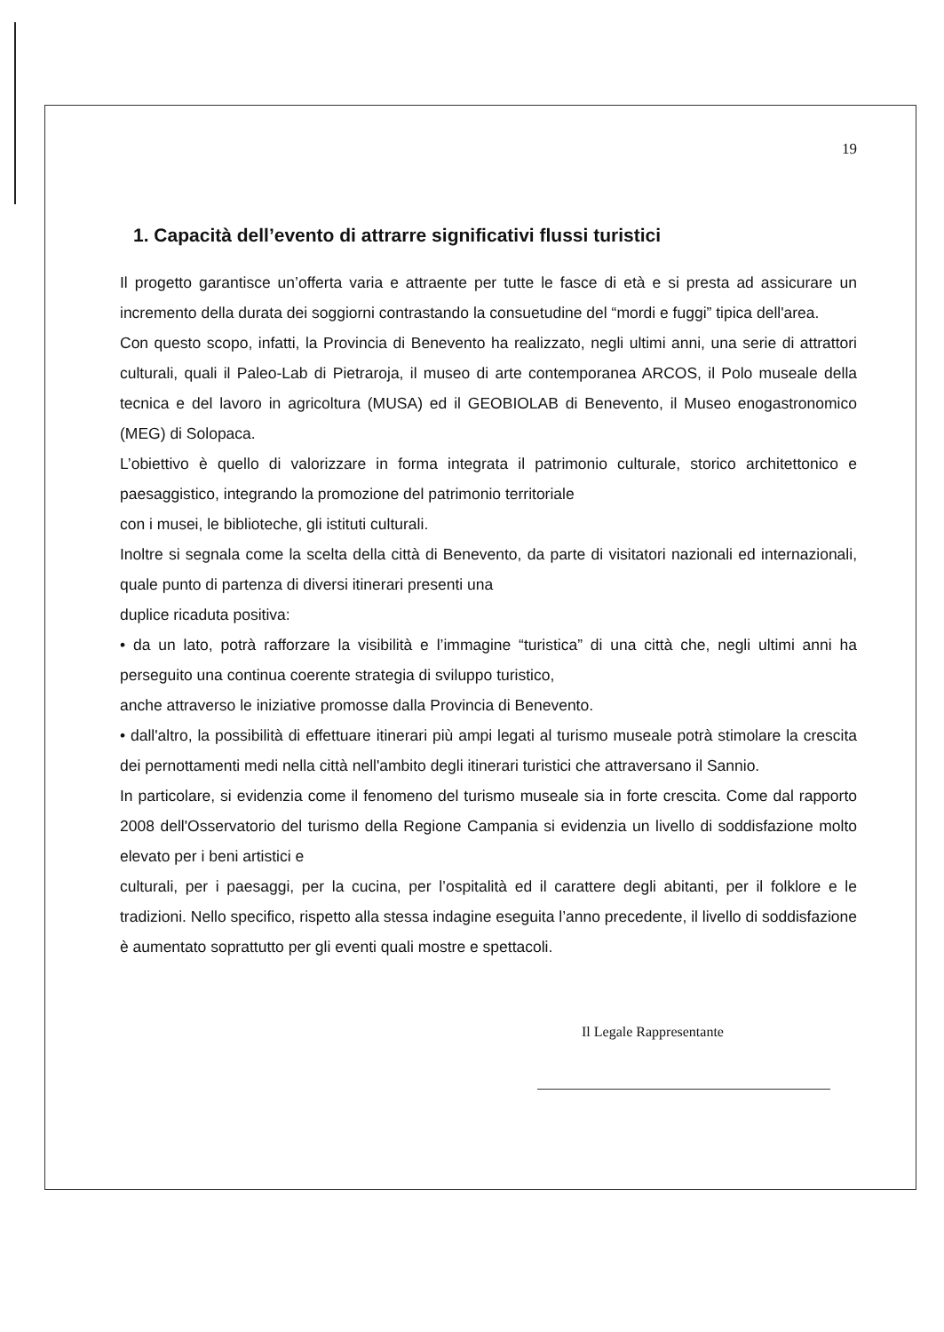19
1. Capacità dell’evento di attrarre significativi flussi turistici
Il progetto garantisce un’offerta varia e attraente per tutte le fasce di età e si presta ad assicurare un incremento della durata dei soggiorni contrastando la consuetudine del “mordi e fuggi” tipica dell'area.
Con questo scopo, infatti, la Provincia di Benevento ha realizzato, negli ultimi anni, una serie di attrattori culturali, quali il Paleo-Lab di Pietraroja, il museo di arte contemporanea ARCOS, il Polo museale della tecnica e del lavoro in agricoltura (MUSA) ed il GEOBIOLAB di Benevento, il Museo enogastronomico (MEG) di Solopaca.
L’obiettivo è quello di valorizzare in forma integrata il patrimonio culturale, storico architettonico e paesaggistico, integrando la promozione del patrimonio territoriale
con i musei, le biblioteche, gli istituti culturali.
Inoltre si segnala come la scelta della città di Benevento, da parte di visitatori nazionali ed internazionali, quale punto di partenza di diversi itinerari presenti una
duplice ricaduta positiva:
• da un lato, potrà rafforzare la visibilità e l’immagine “turistica” di una città che, negli ultimi anni ha perseguito una continua coerente strategia di sviluppo turistico,
anche attraverso le iniziative promosse dalla Provincia di Benevento.
• dall'altro, la possibilità di effettuare itinerari più ampi legati al turismo museale potrà stimolare la crescita dei pernottamenti medi nella città nell'ambito degli itinerari turistici che attraversano il Sannio.
In particolare, si evidenzia come il fenomeno del turismo museale sia in forte crescita. Come dal rapporto 2008 dell'Osservatorio del turismo della Regione Campania si evidenzia un livello di soddisfazione molto elevato per i beni artistici e
culturali, per i paesaggi, per la cucina, per l’ospitalità ed il carattere degli abitanti, per il folklore e le tradizioni. Nello specifico, rispetto alla stessa indagine eseguita l’anno precedente, il livello di soddisfazione è aumentato soprattutto per gli eventi quali mostre e spettacoli.
Il Legale Rappresentante